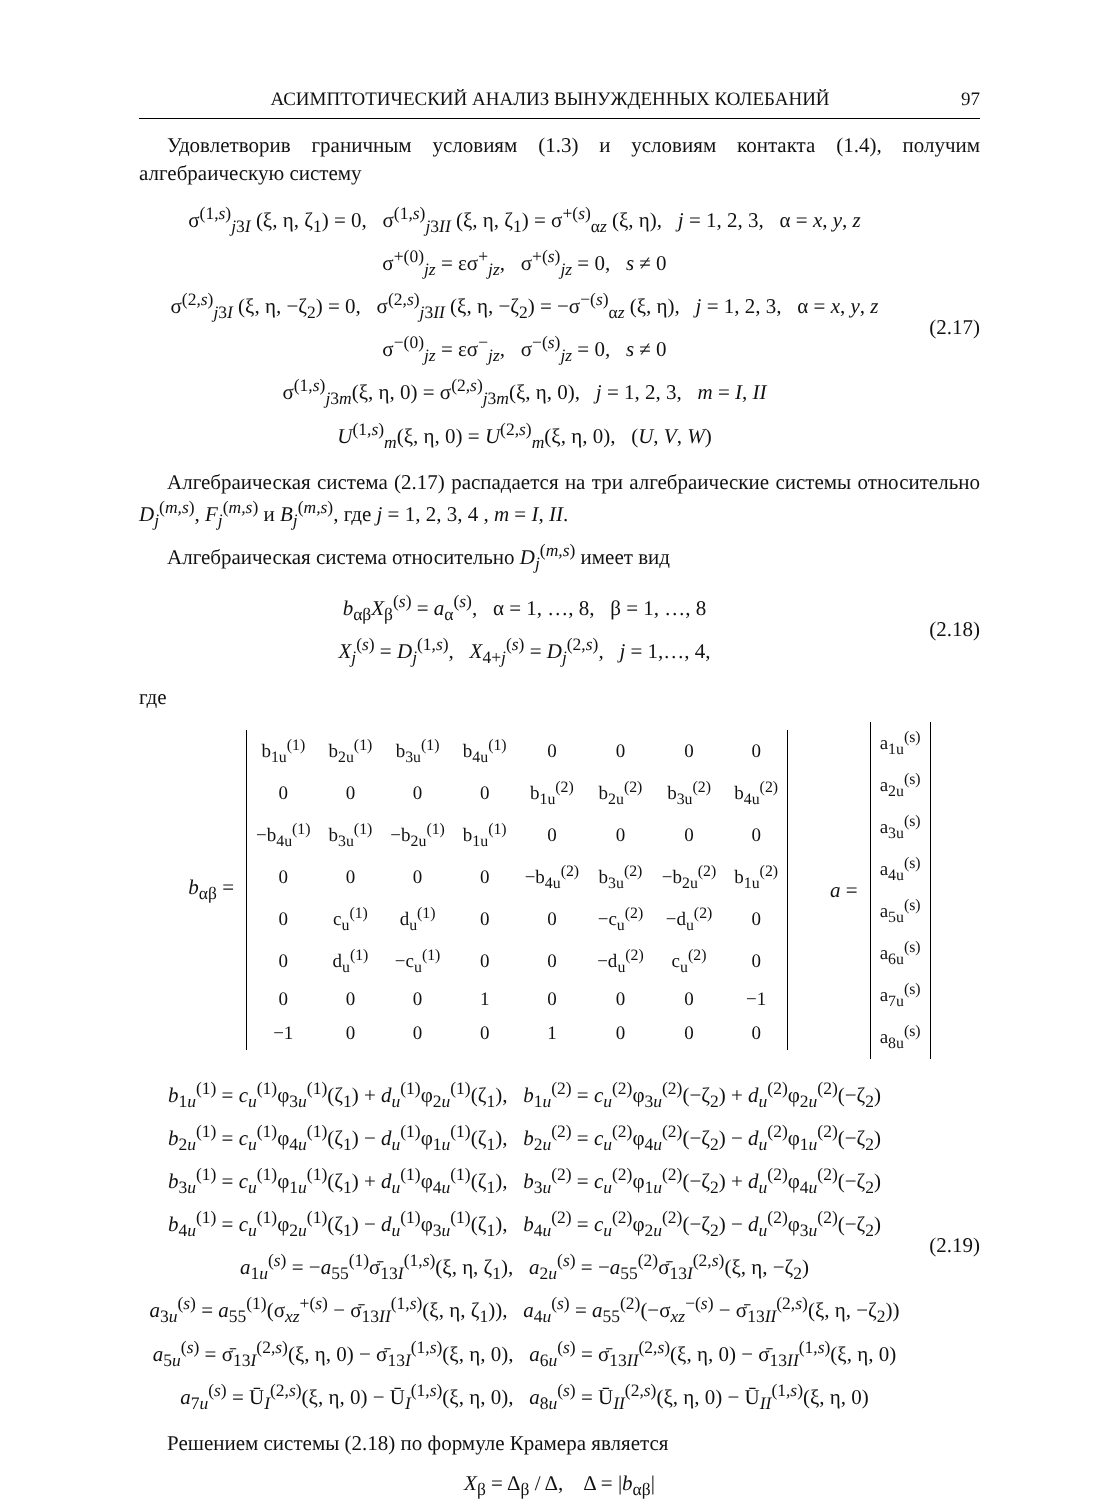АСИМПТОТИЧЕСКИЙ АНАЛИЗ ВЫНУЖДЕННЫХ КОЛЕБАНИЙ 97
Удовлетворив граничным условиям (1.3) и условиям контакта (1.4), получим алгебраическую систему
σ<sup>(1,s)</sup><sub>j3I</sub> (ξ, η, ζ<sub>1</sub>) = 0, σ<sup>(1,s)</sup><sub>j3II</sub> (ξ, η, ζ<sub>1</sub>) = σ<sup>+(s)</sup><sub>αz</sub> (ξ, η), j = 1, 2, 3, α = x, y, z
σ<sup>+(0)</sup><sub>jz</sub> = εσ<sup>+</sup><sub>jz</sub>, σ<sup>+(s)</sup><sub>jz</sub> = 0, s ≠ 0
σ<sup>(2,s)</sup><sub>j3I</sub> (ξ, η, −ζ<sub>2</sub>) = 0, σ<sup>(2,s)</sup><sub>j3II</sub> (ξ, η, −ζ<sub>2</sub>) = −σ<sup>−(s)</sup><sub>αz</sub> (ξ, η), j = 1, 2, 3, α = x, y, z
σ<sup>−(0)</sup><sub>jz</sub> = εσ<sup>−</sup><sub>jz</sub>, σ<sup>−(s)</sup><sub>jz</sub> = 0, s ≠ 0
σ<sup>(1,s)</sup><sub>j3m</sub>(ξ, η, 0) = σ<sup>(2,s)</sup><sub>j3m</sub>(ξ, η, 0), j = 1, 2, 3, m = I, II
U<sup>(1,s)</sup><sub>m</sub>(ξ, η, 0) = U<sup>(2,s)</sup><sub>m</sub>(ξ, η, 0), (U, V, W)
(2.17)
Алгебраическая система (2.17) распадается на три алгебраические системы относительно D<sub>j</sub><sup>(m,s)</sup>, F<sub>j</sub><sup>(m,s)</sup> и B<sub>j</sub><sup>(m,s)</sup>, где j = 1, 2, 3, 4 , m = I, II.
Алгебраическая система относительно D<sub>j</sub><sup>(m,s)</sup> имеет вид
b<sub>αβ</sub>X<sub>β</sub><sup>(s)</sup> = a<sub>α</sub><sup>(s)</sup>, α = 1, …, 8, β = 1, …, 8
X<sub>j</sub><sup>(s)</sup> = D<sub>j</sub><sup>(1,s)</sup>, X<sub>4+j</sub><sup>(s)</sup> = D<sub>j</sub><sup>(2,s)</sup>, j = 1,…, 4,
(2.18)
где
b<sub>αβ</sub> =
| b<sub>1u</sub><sup>(1)</sup> | b<sub>2u</sub><sup>(1)</sup> | b<sub>3u</sub><sup>(1)</sup> | b<sub>4u</sub><sup>(1)</sup> | 0 | 0 | 0 | 0 |
| 0 | 0 | 0 | 0 | b<sub>1u</sub><sup>(2)</sup> | b<sub>2u</sub><sup>(2)</sup> | b<sub>3u</sub><sup>(2)</sup> | b<sub>4u</sub><sup>(2)</sup> |
| −b<sub>4u</sub><sup>(1)</sup> | b<sub>3u</sub><sup>(1)</sup> | −b<sub>2u</sub><sup>(1)</sup> | b<sub>1u</sub><sup>(1)</sup> | 0 | 0 | 0 | 0 |
| 0 | 0 | 0 | 0 | −b<sub>4u</sub><sup>(2)</sup> | b<sub>3u</sub><sup>(2)</sup> | −b<sub>2u</sub><sup>(2)</sup> | b<sub>1u</sub><sup>(2)</sup> |
| 0 | c<sub>u</sub><sup>(1)</sup> | d<sub>u</sub><sup>(1)</sup> | 0 | 0 | −c<sub>u</sub><sup>(2)</sup> | −d<sub>u</sub><sup>(2)</sup> | 0 |
| 0 | d<sub>u</sub><sup>(1)</sup> | −c<sub>u</sub><sup>(1)</sup> | 0 | 0 | −d<sub>u</sub><sup>(2)</sup> | c<sub>u</sub><sup>(2)</sup> | 0 |
| 0 | 0 | 0 | 1 | 0 | 0 | 0 | −1 |
| −1 | 0 | 0 | 0 | 1 | 0 | 0 | 0 |
a =
| a<sub>1u</sub><sup>(s)</sup> |
| a<sub>2u</sub><sup>(s)</sup> |
| a<sub>3u</sub><sup>(s)</sup> |
| a<sub>4u</sub><sup>(s)</sup> |
| a<sub>5u</sub><sup>(s)</sup> |
| a<sub>6u</sub><sup>(s)</sup> |
| a<sub>7u</sub><sup>(s)</sup> |
| a<sub>8u</sub><sup>(s)</sup> |
b<sub>1u</sub><sup>(1)</sup> = c<sub>u</sub><sup>(1)</sup>φ<sub>3u</sub><sup>(1)</sup>(ζ<sub>1</sub>) + d<sub>u</sub><sup>(1)</sup>φ<sub>2u</sub><sup>(1)</sup>(ζ<sub>1</sub>), b<sub>1u</sub><sup>(2)</sup> = c<sub>u</sub><sup>(2)</sup>φ<sub>3u</sub><sup>(2)</sup>(−ζ<sub>2</sub>) + d<sub>u</sub><sup>(2)</sup>φ<sub>2u</sub><sup>(2)</sup>(−ζ<sub>2</sub>)
b<sub>2u</sub><sup>(1)</sup> = c<sub>u</sub><sup>(1)</sup>φ<sub>4u</sub><sup>(1)</sup>(ζ<sub>1</sub>) − d<sub>u</sub><sup>(1)</sup>φ<sub>1u</sub><sup>(1)</sup>(ζ<sub>1</sub>), b<sub>2u</sub><sup>(2)</sup> = c<sub>u</sub><sup>(2)</sup>φ<sub>4u</sub><sup>(2)</sup>(−ζ<sub>2</sub>) − d<sub>u</sub><sup>(2)</sup>φ<sub>1u</sub><sup>(2)</sup>(−ζ<sub>2</sub>)
b<sub>3u</sub><sup>(1)</sup> = c<sub>u</sub><sup>(1)</sup>φ<sub>1u</sub><sup>(1)</sup>(ζ<sub>1</sub>) + d<sub>u</sub><sup>(1)</sup>φ<sub>4u</sub><sup>(1)</sup>(ζ<sub>1</sub>), b<sub>3u</sub><sup>(2)</sup> = c<sub>u</sub><sup>(2)</sup>φ<sub>1u</sub><sup>(2)</sup>(−ζ<sub>2</sub>) + d<sub>u</sub><sup>(2)</sup>φ<sub>4u</sub><sup>(2)</sup>(−ζ<sub>2</sub>)
b<sub>4u</sub><sup>(1)</sup> = c<sub>u</sub><sup>(1)</sup>φ<sub>2u</sub><sup>(1)</sup>(ζ<sub>1</sub>) − d<sub>u</sub><sup>(1)</sup>φ<sub>3u</sub><sup>(1)</sup>(ζ<sub>1</sub>), b<sub>4u</sub><sup>(2)</sup> = c<sub>u</sub><sup>(2)</sup>φ<sub>2u</sub><sup>(2)</sup>(−ζ<sub>2</sub>) − d<sub>u</sub><sup>(2)</sup>φ<sub>3u</sub><sup>(2)</sup>(−ζ<sub>2</sub>)
a<sub>1u</sub><sup>(s)</sup> = −a<sub>55</sub><sup>(1)</sup>σ̄<sub>13I</sub><sup>(1,s)</sup>(ξ, η, ζ<sub>1</sub>), a<sub>2u</sub><sup>(s)</sup> = −a<sub>55</sub><sup>(2)</sup>σ̄<sub>13I</sub><sup>(2,s)</sup>(ξ, η, −ζ<sub>2</sub>)
a<sub>3u</sub><sup>(s)</sup> = a<sub>55</sub><sup>(1)</sup>(σ<sub>xz</sub><sup>+(s)</sup> − σ̄<sub>13II</sub><sup>(1,s)</sup>(ξ, η, ζ<sub>1</sub>)), a<sub>4u</sub><sup>(s)</sup> = a<sub>55</sub><sup>(2)</sup>(−σ<sub>xz</sub><sup>−(s)</sup> − σ̄<sub>13II</sub><sup>(2,s)</sup>(ξ, η, −ζ<sub>2</sub>))
a<sub>5u</sub><sup>(s)</sup> = σ̄<sub>13I</sub><sup>(2,s)</sup>(ξ, η, 0) − σ̄<sub>13I</sub><sup>(1,s)</sup>(ξ, η, 0), a<sub>6u</sub><sup>(s)</sup> = σ̄<sub>13II</sub><sup>(2,s)</sup>(ξ, η, 0) − σ̄<sub>13II</sub><sup>(1,s)</sup>(ξ, η, 0)
a<sub>7u</sub><sup>(s)</sup> = Ū<sub>I</sub><sup>(2,s)</sup>(ξ, η, 0) − Ū<sub>I</sub><sup>(1,s)</sup>(ξ, η, 0), a<sub>8u</sub><sup>(s)</sup> = Ū<sub>II</sub><sup>(2,s)</sup>(ξ, η, 0) − Ū<sub>II</sub><sup>(1,s)</sup>(ξ, η, 0)
(2.19)
Решением системы (2.18) по формуле Крамера является
X<sub>β</sub> = Δ<sub>β</sub> / Δ, Δ = |b<sub>αβ</sub>|